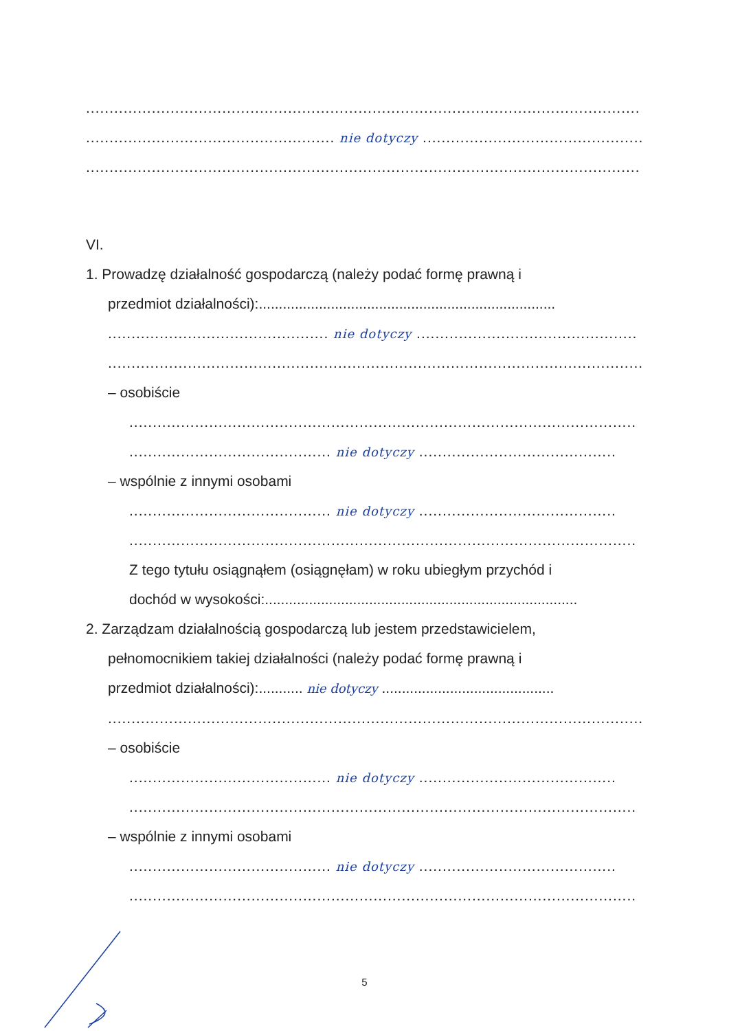......................................................................................................................
..................................................... nie dotyczy .....................................................
......................................................................................................................
VI.
1. Prowadzę działalność gospodarczą (należy podać formę prawną i
przedmiot działalności):..........................................................................
............................................... nie dotyczy ...............................................
...................................................................................................................
– osobiście
............................................................................................................
........................................... nie dotyczy ..........................................
– wspólnie z innymi osobami
........................................... nie dotyczy ..........................................
............................................................................................................
Z tego tytułu osiągnąłem (osiągnęłam) w roku ubiegłym przychód i
dochód w wysokości:..............................................................................
2. Zarządzam działalnością gospodarczą lub jestem przedstawicielem,
pełnomocnikiem takiej działalności (należy podać formę prawną i
przedmiot działalności):........... nie dotyczy ...........................................
...................................................................................................................
– osobiście
........................................... nie dotyczy ..........................................
............................................................................................................
– wspólnie z innymi osobami
........................................... nie dotyczy ..........................................
............................................................................................................
5